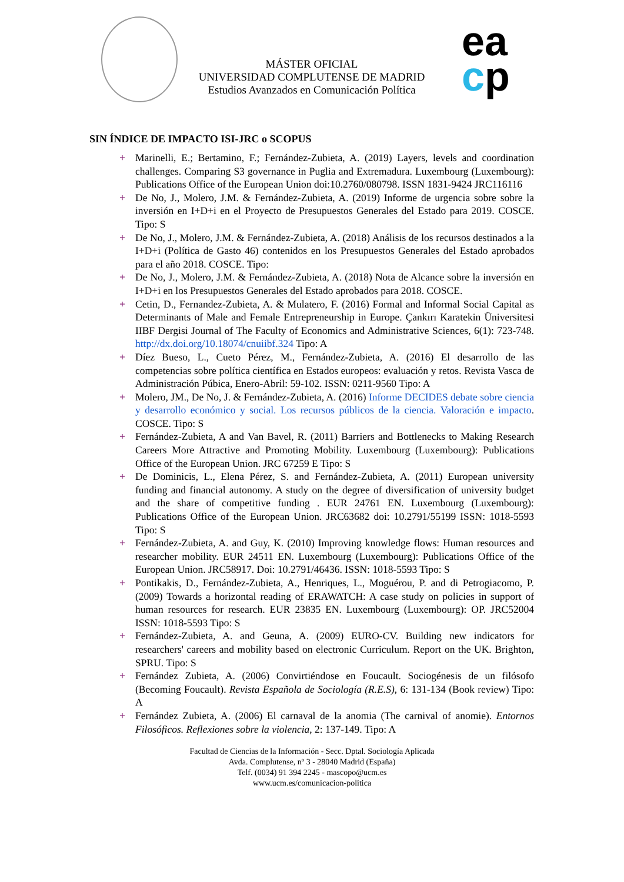MÁSTER OFICIAL
UNIVERSIDAD COMPLUTENSE DE MADRID
Estudios Avanzados en Comunicación Política
ea
cp
SIN ÍNDICE DE IMPACTO ISI-JRC o SCOPUS
+ Marinelli, E.; Bertamino, F.; Fernández-Zubieta, A. (2019) Layers, levels and coordination challenges. Comparing S3 governance in Puglia and Extremadura. Luxembourg (Luxembourg): Publications Office of the European Union doi:10.2760/080798. ISSN 1831-9424 JRC116116
+ De No, J., Molero, J.M. & Fernández-Zubieta, A. (2019) Informe de urgencia sobre sobre la inversión en I+D+i en el Proyecto de Presupuestos Generales del Estado para 2019. COSCE. Tipo: S
+ De No, J., Molero, J.M. & Fernández-Zubieta, A. (2018) Análisis de los recursos destinados a la I+D+i (Política de Gasto 46) contenidos en los Presupuestos Generales del Estado aprobados para el año 2018. COSCE. Tipo:
+ De No, J., Molero, J.M. & Fernández-Zubieta, A. (2018) Nota de Alcance sobre la inversión en I+D+i en los Presupuestos Generales del Estado aprobados para 2018. COSCE.
+ Cetin, D., Fernandez-Zubieta, A. & Mulatero, F. (2016) Formal and Informal Social Capital as Determinants of Male and Female Entrepreneurship in Europe. Çankırı Karatekin Üniversitesi IIBF Dergisi Journal of The Faculty of Economics and Administrative Sciences, 6(1): 723-748. http://dx.doi.org/10.18074/cnuiibf.324 Tipo: A
+ Díez Bueso, L., Cueto Pérez, M., Fernández-Zubieta, A. (2016) El desarrollo de las competencias sobre política científica en Estados europeos: evaluación y retos. Revista Vasca de Administración Púbica, Enero-Abril: 59-102. ISSN: 0211-9560 Tipo: A
+ Molero, JM., De No, J. & Fernández-Zubieta, A. (2016) Informe DECIDES debate sobre ciencia y desarrollo económico y social. Los recursos públicos de la ciencia. Valoración e impacto. COSCE. Tipo: S
+ Fernández-Zubieta, A and Van Bavel, R. (2011) Barriers and Bottlenecks to Making Research Careers More Attractive and Promoting Mobility. Luxembourg (Luxembourg): Publications Office of the European Union. JRC 67259 E Tipo: S
+ De Dominicis, L., Elena Pérez, S. and Fernández-Zubieta, A. (2011) European university funding and financial autonomy. A study on the degree of diversification of university budget and the share of competitive funding . EUR 24761 EN. Luxembourg (Luxembourg): Publications Office of the European Union. JRC63682 doi: 10.2791/55199 ISSN: 1018-5593 Tipo: S
+ Fernández-Zubieta, A. and Guy, K. (2010) Improving knowledge flows: Human resources and researcher mobility. EUR 24511 EN. Luxembourg (Luxembourg): Publications Office of the European Union. JRC58917. Doi: 10.2791/46436. ISSN: 1018-5593 Tipo: S
+ Pontikakis, D., Fernández-Zubieta, A., Henriques, L., Moguérou, P. and di Petrogiacomo, P. (2009) Towards a horizontal reading of ERAWATCH: A case study on policies in support of human resources for research. EUR 23835 EN. Luxembourg (Luxembourg): OP. JRC52004 ISSN: 1018-5593 Tipo: S
+ Fernández-Zubieta, A. and Geuna, A. (2009) EURO-CV. Building new indicators for researchers' careers and mobility based on electronic Curriculum. Report on the UK. Brighton, SPRU. Tipo: S
+ Fernández Zubieta, A. (2006) Convirtiéndose en Foucault. Sociogénesis de un filósofo (Becoming Foucault). Revista Española de Sociología (R.E.S), 6: 131-134 (Book review) Tipo: A
+ Fernández Zubieta, A. (2006) El carnaval de la anomia (The carnival of anomie). Entornos Filosóficos. Reflexiones sobre la violencia, 2: 137-149. Tipo: A
Facultad de Ciencias de la Información - Secc. Dptal. Sociología Aplicada
Avda. Complutense, nº 3 - 28040 Madrid (España)
Telf. (0034) 91 394 2245 - mascopo@ucm.es
www.ucm.es/comunicacion-politica